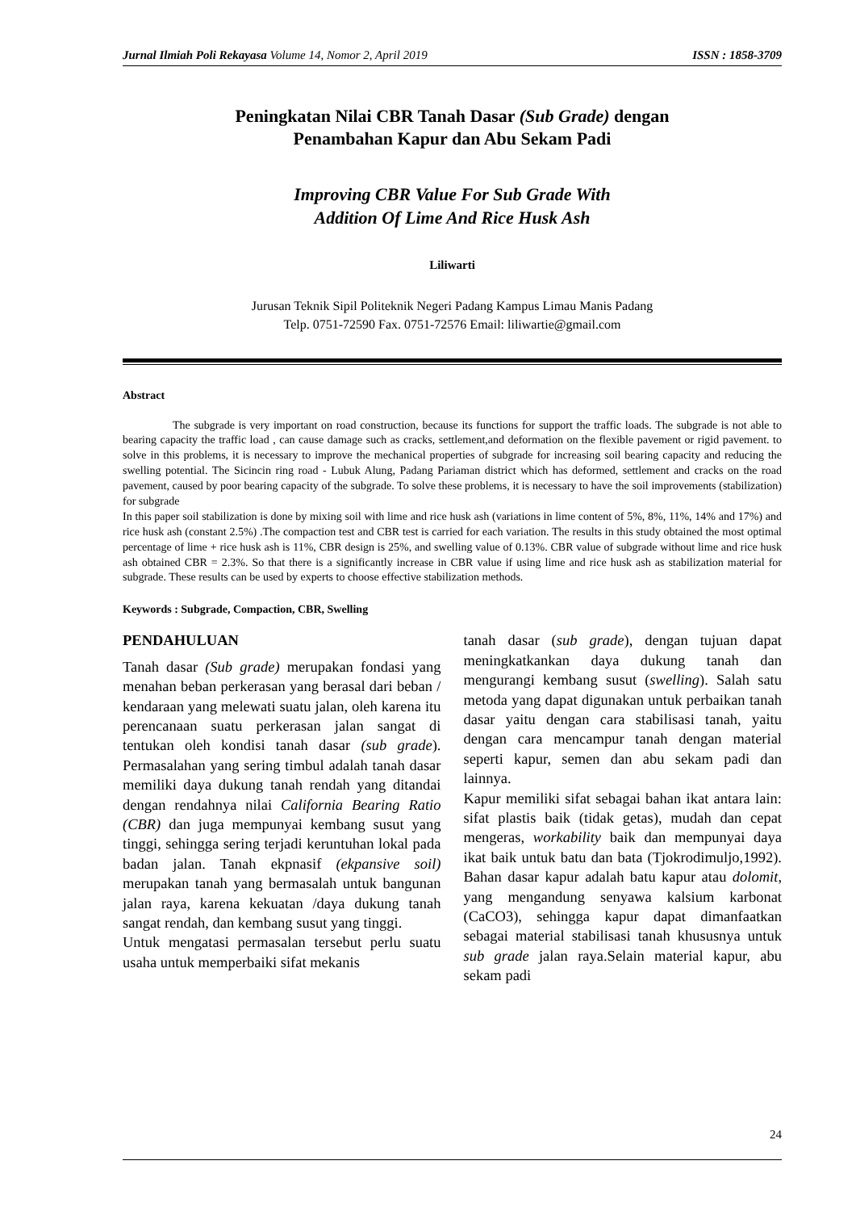Jurnal Ilmiah Poli Rekayasa Volume 14, Nomor 2, April 2019 ISSN : 1858-3709
Peningkatan Nilai CBR Tanah Dasar (Sub Grade) dengan
Penambahan Kapur dan Abu Sekam Padi
Improving CBR Value For Sub Grade With
Addition Of Lime And Rice Husk Ash
Liliwarti
Jurusan Teknik Sipil Politeknik Negeri Padang Kampus Limau Manis Padang
Telp. 0751-72590 Fax. 0751-72576 Email: liliwartie@gmail.com
Abstract
The subgrade is very important on road construction, because its functions for support the traffic loads. The subgrade is not able to bearing capacity the traffic load , can cause damage such as cracks, settlement,and deformation on the flexible pavement or rigid pavement. to solve in this problems, it is necessary to improve the mechanical properties of subgrade for increasing soil bearing capacity and reducing the swelling potential. The Sicincin ring road - Lubuk Alung, Padang Pariaman district which has deformed, settlement and cracks on the road pavement, caused by poor bearing capacity of the subgrade. To solve these problems, it is necessary to have the soil improvements (stabilization) for subgrade
In this paper soil stabilization is done by mixing soil with lime and rice husk ash (variations in lime content of 5%, 8%, 11%, 14% and 17%) and rice husk ash (constant 2.5%) .The compaction test and CBR test is carried for each variation. The results in this study obtained the most optimal percentage of lime + rice husk ash is 11%, CBR design is 25%, and swelling value of 0.13%. CBR value of subgrade without lime and rice husk ash obtained CBR = 2.3%. So that there is a significantly increase in CBR value if using lime and rice husk ash as stabilization material for subgrade. These results can be used by experts to choose effective stabilization methods.
Keywords : Subgrade, Compaction, CBR, Swelling
PENDAHULUAN
Tanah dasar (Sub grade) merupakan fondasi yang menahan beban perkerasan yang berasal dari beban / kendaraan yang melewati suatu jalan, oleh karena itu perencanaan suatu perkerasan jalan sangat di tentukan oleh kondisi tanah dasar (sub grade). Permasalahan yang sering timbul adalah tanah dasar memiliki daya dukung tanah rendah yang ditandai dengan rendahnya nilai California Bearing Ratio (CBR) dan juga mempunyai kembang susut yang tinggi, sehingga sering terjadi keruntuhan lokal pada badan jalan. Tanah ekpnasif (ekpansive soil) merupakan tanah yang bermasalah untuk bangunan jalan raya, karena kekuatan /daya dukung tanah sangat rendah, dan kembang susut yang tinggi.
Untuk mengatasi permasalan tersebut perlu suatu usaha untuk memperbaiki sifat mekanis
tanah dasar (sub grade), dengan tujuan dapat meningkatkankan daya dukung tanah dan mengurangi kembang susut (swelling). Salah satu metoda yang dapat digunakan untuk perbaikan tanah dasar yaitu dengan cara stabilisasi tanah, yaitu dengan cara mencampur tanah dengan material seperti kapur, semen dan abu sekam padi dan lainnya.
Kapur memiliki sifat sebagai bahan ikat antara lain: sifat plastis baik (tidak getas), mudah dan cepat mengeras, workability baik dan mempunyai daya ikat baik untuk batu dan bata (Tjokrodimuljo,1992). Bahan dasar kapur adalah batu kapur atau dolomit, yang mengandung senyawa kalsium karbonat (CaCO3), sehingga kapur dapat dimanfaatkan sebagai material stabilisasi tanah khususnya untuk sub grade jalan raya.Selain material kapur, abu sekam padi
24